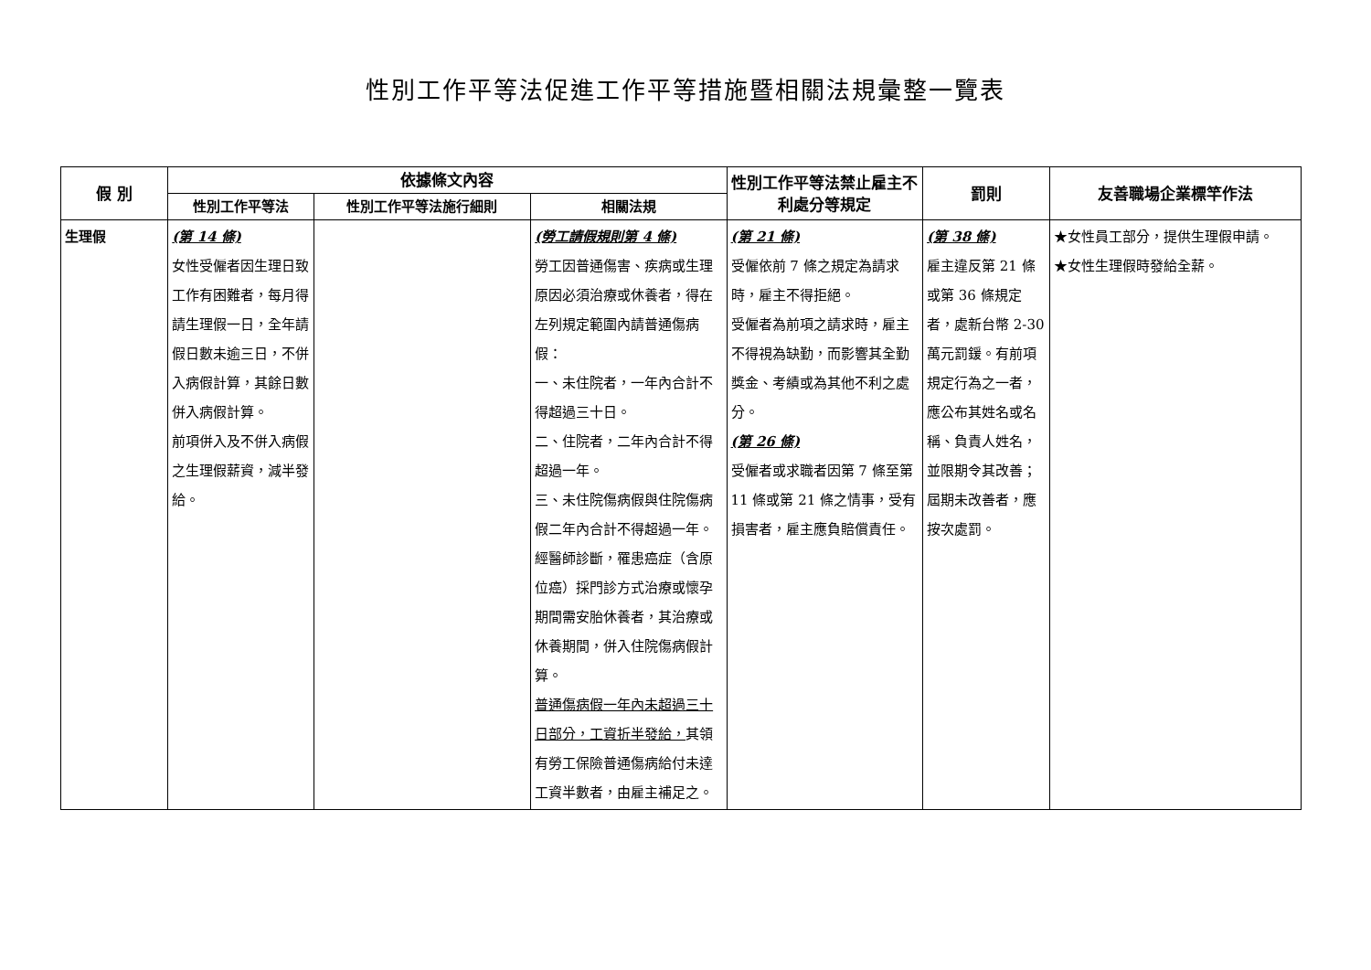性別工作平等法促進工作平等措施暨相關法規彙整一覽表
| 假 別 | 依據條文內容 | | | 性別工作平等法禁止雇主不利處分等規定 | 罰則 | 友善職場企業標竿作法 |
| --- | --- | --- | --- | --- | --- | --- |
| | 性別工作平等法 | 性別工作平等法施行細則 | 相關法規 | | | |
| 生理假 | (第 14 條) 女性受僱者因生理日致工作有困難者，每月得請生理假一日，全年請假日數未逾三日，不併入病假計算，其餘日數併入病假計算。 前項併入及不併入病假之生理假薪資，減半發給。 | | (勞工請假規則第 4 條) 勞工因普通傷害、疾病或生理原因必須治療或休養者，得在左列規定範圍內請普通傷病假： 一、未住院者，一年內合計不得超過三十日。 二、住院者，二年內合計不得超過一年。 三、未住院傷病假與住院傷病假二年內合計不得超過一年。 經醫師診斷，罹患癌症（含原位癌）採門診方式治療或懷孕期間需安胎休養者，其治療或休養期間，併入住院傷病假計算。 普通傷病假一年內未超過三十日部分，工資折半發給， 其領有勞工保險普通傷病給付未達工資半數者，由雇主補足之。 | (第 21 條) 受僱依前 7 條之規定為請求時，雇主不得拒絕。 受僱者為前項之請求時，雇主不得視為缺勤，而影響其全勤獎金、考績或為其他不利之處分。 (第 26 條) 受僱者或求職者因第 7 條至第 11 條或第 21 條之情事，受有損害者，雇主應負賠償責任。 | (第 38 條) 雇主違反第 21 條或第 36 條規定者，處新台幣 2-30 萬元罰鍰。有前項規定行為之一者，應公布其姓名或名稱、負責人姓名，並限期令其改善；屆期未改善者，應按次處罰。 | ★女性員工部分，提供生理假申請。 ★女性生理假時發給全薪。 |